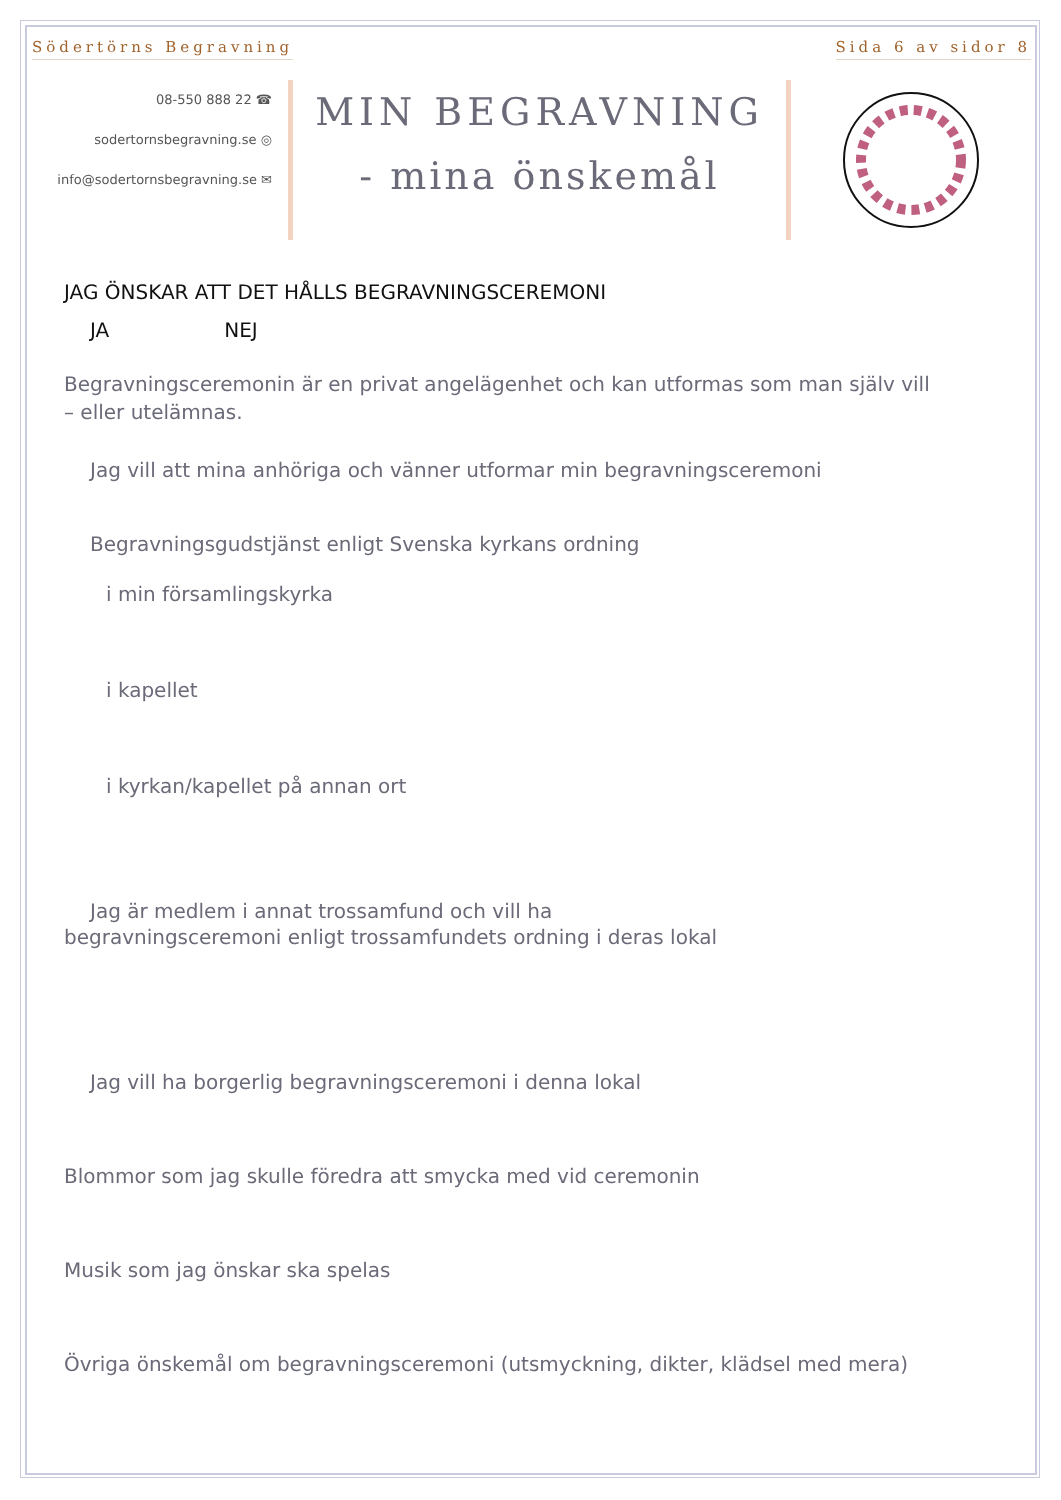Södertörns Begravning Sida 6 av sidor 8
08-550 888 22 ☎
sodertornsbegravning.se ◎
info@sodertornsbegravning.se ✉
MIN BEGRAVNING
- mina önskemål
JAG ÖNSKAR ATT DET HÅLLS BEGRAVNINGSCEREMONI
JA NEJ
Begravningsceremonin är en privat angelägenhet och kan utformas som man själv vill
– eller utelämnas.
Jag vill att mina anhöriga och vänner utformar min begravningsceremoni
Begravningsgudstjänst enligt Svenska kyrkans ordning
i min församlingskyrka
i kapellet
i kyrkan/kapellet på annan ort
Jag är medlem i annat trossamfund och vill ha
begravningsceremoni enligt trossamfundets ordning i deras lokal
Jag vill ha borgerlig begravningsceremoni i denna lokal
Blommor som jag skulle föredra att smycka med vid ceremonin
Musik som jag önskar ska spelas
Övriga önskemål om begravningsceremoni (utsmyckning, dikter, klädsel med mera)